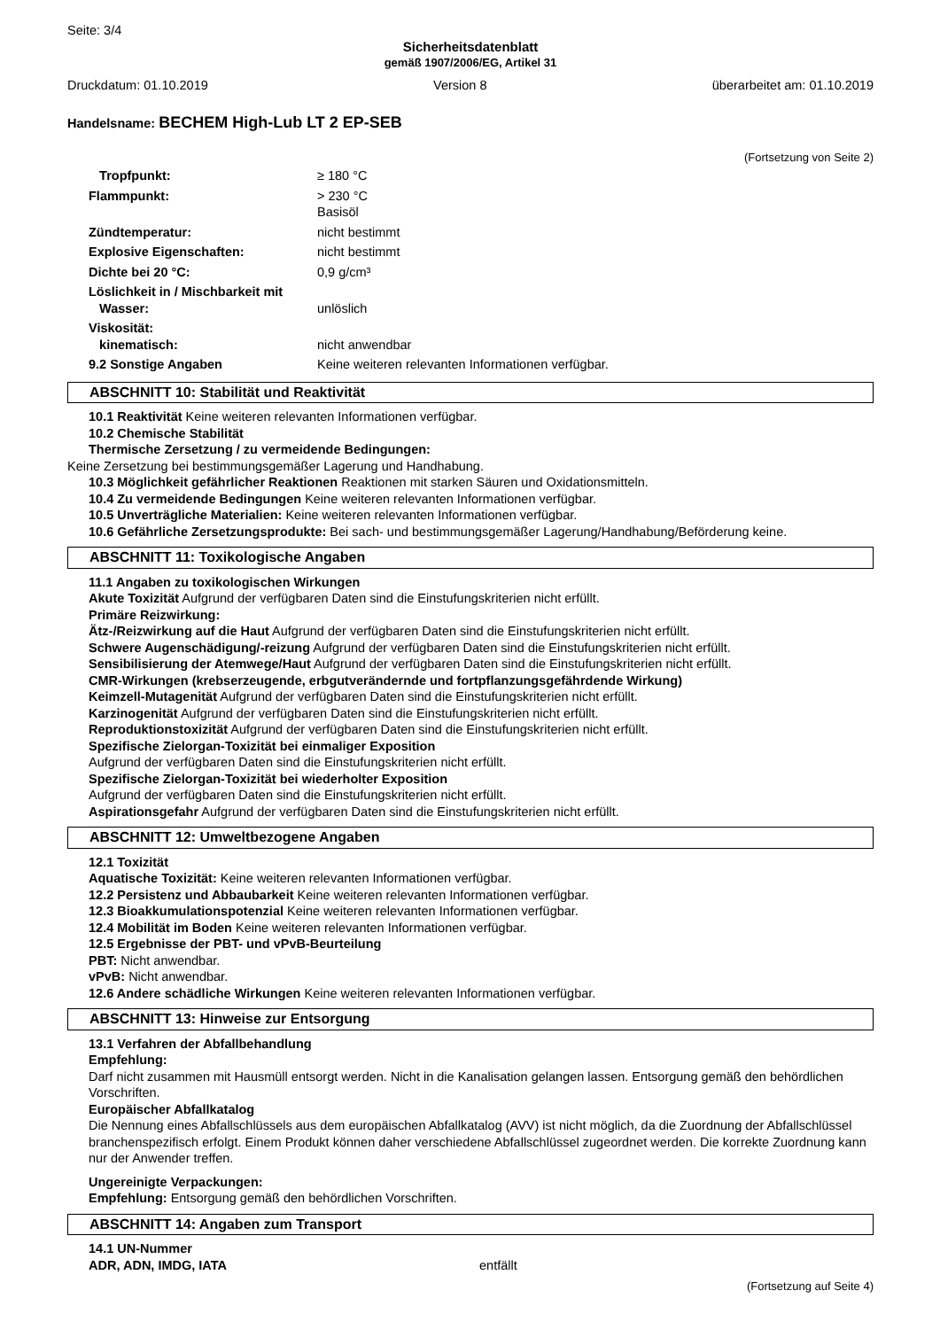Seite: 3/4
Sicherheitsdatenblatt
gemäß 1907/2006/EG, Artikel 31
Druckdatum: 01.10.2019 Version 8 überarbeitet am: 01.10.2019
Handelsname: BECHEM High-Lub LT 2 EP-SEB
(Fortsetzung von Seite 2)
| Tropfpunkt: | ≥ 180 °C |
| Flammpunkt: | > 230 °C Basisöl |
| Zündtemperatur: | nicht bestimmt |
| Explosive Eigenschaften: | nicht bestimmt |
| Dichte bei 20 °C: | 0,9 g/cm³ |
| Löslichkeit in / Mischbarkeit mit Wasser: | unlöslich |
| Viskosität: kinematisch: | nicht anwendbar |
| 9.2 Sonstige Angaben | Keine weiteren relevanten Informationen verfügbar. |
ABSCHNITT 10: Stabilität und Reaktivität
10.1 Reaktivität Keine weiteren relevanten Informationen verfügbar.
10.2 Chemische Stabilität
Thermische Zersetzung / zu vermeidende Bedingungen:
Keine Zersetzung bei bestimmungsgemäßer Lagerung und Handhabung.
10.3 Möglichkeit gefährlicher Reaktionen Reaktionen mit starken Säuren und Oxidationsmitteln.
10.4 Zu vermeidende Bedingungen Keine weiteren relevanten Informationen verfügbar.
10.5 Unverträgliche Materialien: Keine weiteren relevanten Informationen verfügbar.
10.6 Gefährliche Zersetzungsprodukte: Bei sach- und bestimmungsgemäßer Lagerung/Handhabung/Beförderung keine.
ABSCHNITT 11: Toxikologische Angaben
11.1 Angaben zu toxikologischen Wirkungen
Akute Toxizität Aufgrund der verfügbaren Daten sind die Einstufungskriterien nicht erfüllt.
Primäre Reizwirkung:
Ätz-/Reizwirkung auf die Haut Aufgrund der verfügbaren Daten sind die Einstufungskriterien nicht erfüllt.
Schwere Augenschädigung/-reizung Aufgrund der verfügbaren Daten sind die Einstufungskriterien nicht erfüllt.
Sensibilisierung der Atemwege/Haut Aufgrund der verfügbaren Daten sind die Einstufungskriterien nicht erfüllt.
CMR-Wirkungen (krebserzeugende, erbgutverändernde und fortpflanzungsgefährdende Wirkung)
Keimzell-Mutagenität Aufgrund der verfügbaren Daten sind die Einstufungskriterien nicht erfüllt.
Karzinogenität Aufgrund der verfügbaren Daten sind die Einstufungskriterien nicht erfüllt.
Reproduktionstoxizität Aufgrund der verfügbaren Daten sind die Einstufungskriterien nicht erfüllt.
Spezifische Zielorgan-Toxizität bei einmaliger Exposition
Aufgrund der verfügbaren Daten sind die Einstufungskriterien nicht erfüllt.
Spezifische Zielorgan-Toxizität bei wiederholter Exposition
Aufgrund der verfügbaren Daten sind die Einstufungskriterien nicht erfüllt.
Aspirationsgefahr Aufgrund der verfügbaren Daten sind die Einstufungskriterien nicht erfüllt.
ABSCHNITT 12: Umweltbezogene Angaben
12.1 Toxizität
Aquatische Toxizität: Keine weiteren relevanten Informationen verfügbar.
12.2 Persistenz und Abbaubarkeit Keine weiteren relevanten Informationen verfügbar.
12.3 Bioakkumulationspotenzial Keine weiteren relevanten Informationen verfügbar.
12.4 Mobilität im Boden Keine weiteren relevanten Informationen verfügbar.
12.5 Ergebnisse der PBT- und vPvB-Beurteilung
PBT: Nicht anwendbar.
vPvB: Nicht anwendbar.
12.6 Andere schädliche Wirkungen Keine weiteren relevanten Informationen verfügbar.
ABSCHNITT 13: Hinweise zur Entsorgung
13.1 Verfahren der Abfallbehandlung
Empfehlung:
Darf nicht zusammen mit Hausmüll entsorgt werden. Nicht in die Kanalisation gelangen lassen. Entsorgung gemäß den behördlichen Vorschriften.
Europäischer Abfallkatalog
Die Nennung eines Abfallschlüssels aus dem europäischen Abfallkatalog (AVV) ist nicht möglich, da die Zuordnung der Abfallschlüssel branchenspezifisch erfolgt. Einem Produkt können daher verschiedene Abfallschlüssel zugeordnet werden. Die korrekte Zuordnung kann nur der Anwender treffen.
Ungereinigte Verpackungen:
Empfehlung: Entsorgung gemäß den behördlichen Vorschriften.
ABSCHNITT 14: Angaben zum Transport
14.1 UN-Nummer
ADR, ADN, IMDG, IATA entfällt
(Fortsetzung auf Seite 4)